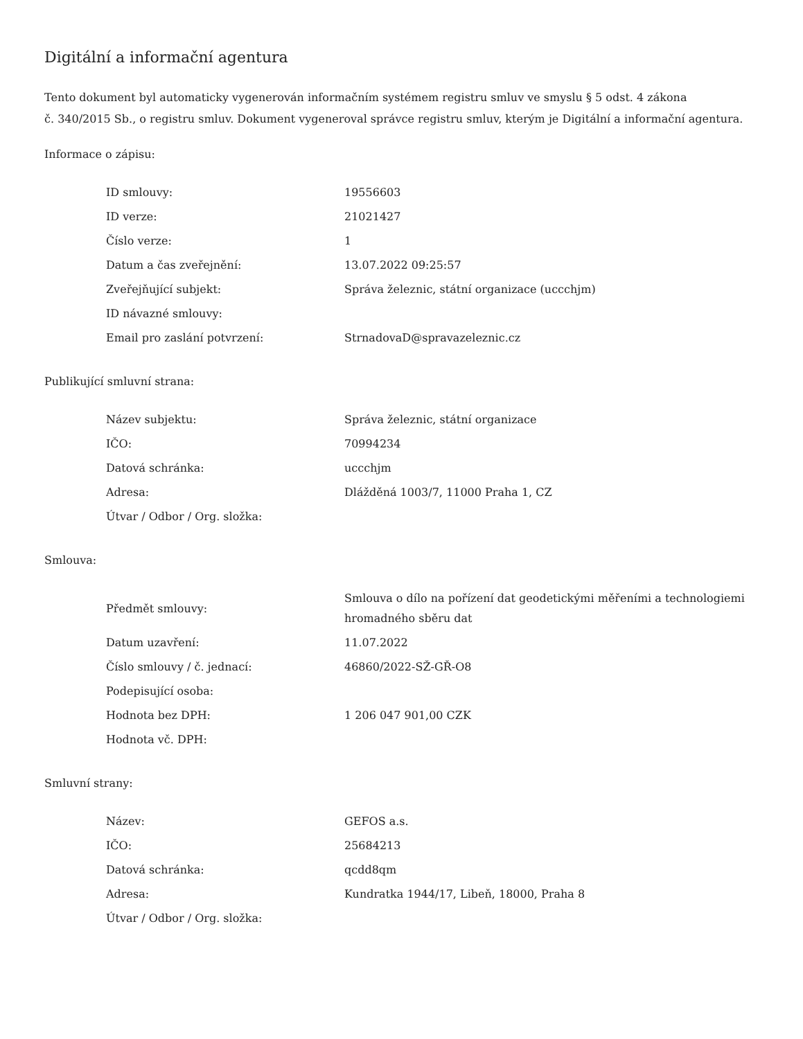Digitální a informační agentura
Tento dokument byl automaticky vygenerován informačním systémem registru smluv ve smyslu § 5 odst. 4 zákona
č. 340/2015 Sb., o registru smluv. Dokument vygeneroval správce registru smluv, kterým je Digitální a informační agentura.
Informace o zápisu:
| ID smlouvy: | 19556603 |
| ID verze: | 21021427 |
| Číslo verze: | 1 |
| Datum a čas zveřejnění: | 13.07.2022 09:25:57 |
| Zveřejňující subjekt: | Správa železnic, státní organizace (uccchjm) |
| ID návazné smlouvy: | |
| Email pro zaslání potvrzení: | StrnadovaD@spravazeleznic.cz |
Publikující smluvní strana:
| Název subjektu: | Správa železnic, státní organizace |
| IČO: | 70994234 |
| Datová schránka: | uccchjm |
| Adresa: | Dlážděná 1003/7, 11000 Praha 1, CZ |
| Útvar / Odbor / Org. složka: | |
Smlouva:
| Předmět smlouvy: | Smlouva o dílo na pořízení dat geodetickými měřeními a technologiemi hromadného sběru dat |
| Datum uzavření: | 11.07.2022 |
| Číslo smlouvy / č. jednací: | 46860/2022-SŽ-GŘ-O8 |
| Podepisující osoba: | |
| Hodnota bez DPH: | 1 206 047 901,00 CZK |
| Hodnota vč. DPH: | |
Smluvní strany:
| Název: | GEFOS a.s. |
| IČO: | 25684213 |
| Datová schránka: | qcdd8qm |
| Adresa: | Kundratka 1944/17, Libeň, 18000, Praha 8 |
| Útvar / Odbor / Org. složka: | |